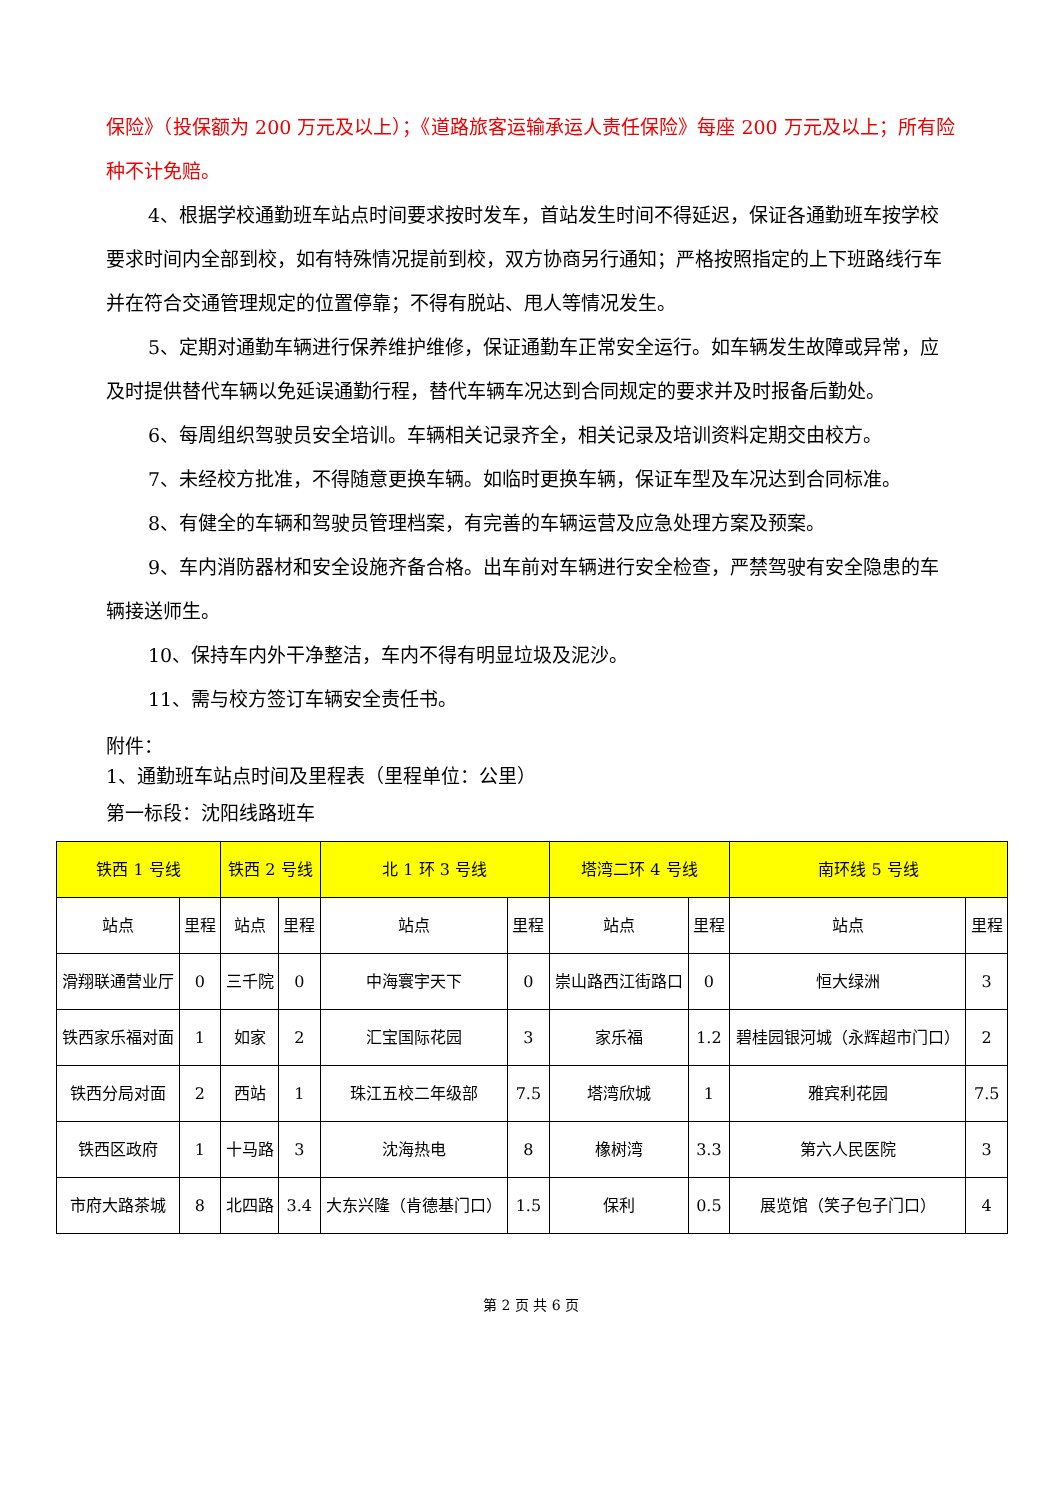保险》（投保额为 200 万元及以上）；《道路旅客运输承运人责任保险》每座 200 万元及以上；所有险种不计免赔。
4、根据学校通勤班车站点时间要求按时发车，首站发生时间不得延迟，保证各通勤班车按学校要求时间内全部到校，如有特殊情况提前到校，双方协商另行通知；严格按照指定的上下班路线行车并在符合交通管理规定的位置停靠；不得有脱站、甩人等情况发生。
5、定期对通勤车辆进行保养维护维修，保证通勤车正常安全运行。如车辆发生故障或异常，应及时提供替代车辆以免延误通勤行程，替代车辆车况达到合同规定的要求并及时报备后勤处。
6、每周组织驾驶员安全培训。车辆相关记录齐全，相关记录及培训资料定期交由校方。
7、未经校方批准，不得随意更换车辆。如临时更换车辆，保证车型及车况达到合同标准。
8、有健全的车辆和驾驶员管理档案，有完善的车辆运营及应急处理方案及预案。
9、车内消防器材和安全设施齐备合格。出车前对车辆进行安全检查，严禁驾驶有安全隐患的车辆接送师生。
10、保持车内外干净整洁，车内不得有明显垃圾及泥沙。
11、需与校方签订车辆安全责任书。
附件：
1、通勤班车站点时间及里程表（里程单位：公里）
第一标段：沈阳线路班车
| 铁西 1 号线 | | 铁西 2 号线 | | 北 1 环 3 号线 | | 塔湾二环 4 号线 | | 南环线 5 号线 | |
| --- | --- | --- | --- | --- | --- | --- | --- | --- | --- |
| 站点 | 里程 | 站点 | 里程 | 站点 | 里程 | 站点 | 里程 | 站点 | 里程 |
| 滑翔联通营业厅 | 0 | 三千院 | 0 | 中海寰宇天下 | 0 | 崇山路西江街路口 | 0 | 恒大绿洲 | 3 |
| 铁西家乐福对面 | 1 | 如家 | 2 | 汇宝国际花园 | 3 | 家乐福 | 1.2 | 碧桂园银河城（永辉超市门口） | 2 |
| 铁西分局对面 | 2 | 西站 | 1 | 珠江五校二年级部 | 7.5 | 塔湾欣城 | 1 | 雅宾利花园 | 7.5 |
| 铁西区政府 | 1 | 十马路 | 3 | 沈海热电 | 8 | 橡树湾 | 3.3 | 第六人民医院 | 3 |
| 市府大路茶城 | 8 | 北四路 | 3.4 | 大东兴隆（肯德基门口） | 1.5 | 保利 | 0.5 | 展览馆（笑子包子门口） | 4 |
第 2 页 共 6 页